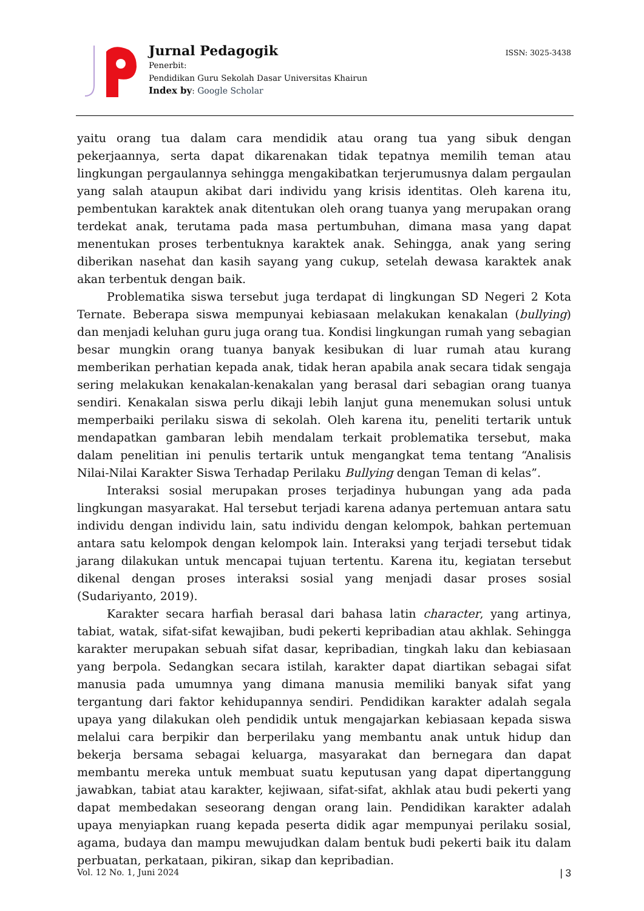Jurnal Pedagogik
Penerbit:
Pendidikan Guru Sekolah Dasar Universitas Khairun
Index by: Google Scholar
ISSN: 3025-3438
yaitu orang tua dalam cara mendidik atau orang tua yang sibuk dengan pekerjaannya, serta dapat dikarenakan tidak tepatnya memilih teman atau lingkungan pergaulannya sehingga mengakibatkan terjerumusnya dalam pergaulan yang salah ataupun akibat dari individu yang krisis identitas. Oleh karena itu, pembentukan karaktek anak ditentukan oleh orang tuanya yang merupakan orang terdekat anak, terutama pada masa pertumbuhan, dimana masa yang dapat menentukan proses terbentuknya karaktek anak. Sehingga, anak yang sering diberikan nasehat dan kasih sayang yang cukup, setelah dewasa karaktek anak akan terbentuk dengan baik.
Problematika siswa tersebut juga terdapat di lingkungan SD Negeri 2 Kota Ternate. Beberapa siswa mempunyai kebiasaan melakukan kenakalan (bullying) dan menjadi keluhan guru juga orang tua. Kondisi lingkungan rumah yang sebagian besar mungkin orang tuanya banyak kesibukan di luar rumah atau kurang memberikan perhatian kepada anak, tidak heran apabila anak secara tidak sengaja sering melakukan kenakalan-kenakalan yang berasal dari sebagian orang tuanya sendiri. Kenakalan siswa perlu dikaji lebih lanjut guna menemukan solusi untuk memperbaiki perilaku siswa di sekolah. Oleh karena itu, peneliti tertarik untuk mendapatkan gambaran lebih mendalam terkait problematika tersebut, maka dalam penelitian ini penulis tertarik untuk mengangkat tema tentang “Analisis Nilai-Nilai Karakter Siswa Terhadap Perilaku Bullying dengan Teman di kelas”.
Interaksi sosial merupakan proses terjadinya hubungan yang ada pada lingkungan masyarakat. Hal tersebut terjadi karena adanya pertemuan antara satu individu dengan individu lain, satu individu dengan kelompok, bahkan pertemuan antara satu kelompok dengan kelompok lain. Interaksi yang terjadi tersebut tidak jarang dilakukan untuk mencapai tujuan tertentu. Karena itu, kegiatan tersebut dikenal dengan proses interaksi sosial yang menjadi dasar proses sosial (Sudariyanto, 2019).
Karakter secara harfiah berasal dari bahasa latin character, yang artinya, tabiat, watak, sifat-sifat kewajiban, budi pekerti kepribadian atau akhlak. Sehingga karakter merupakan sebuah sifat dasar, kepribadian, tingkah laku dan kebiasaan yang berpola. Sedangkan secara istilah, karakter dapat diartikan sebagai sifat manusia pada umumnya yang dimana manusia memiliki banyak sifat yang tergantung dari faktor kehidupannya sendiri. Pendidikan karakter adalah segala upaya yang dilakukan oleh pendidik untuk mengajarkan kebiasaan kepada siswa melalui cara berpikir dan berperilaku yang membantu anak untuk hidup dan bekerja bersama sebagai keluarga, masyarakat dan bernegara dan dapat membantu mereka untuk membuat suatu keputusan yang dapat dipertanggung jawabkan, tabiat atau karakter, kejiwaan, sifat-sifat, akhlak atau budi pekerti yang dapat membedakan seseorang dengan orang lain. Pendidikan karakter adalah upaya menyiapkan ruang kepada peserta didik agar mempunyai perilaku sosial, agama, budaya dan mampu mewujudkan dalam bentuk budi pekerti baik itu dalam perbuatan, perkataan, pikiran, sikap dan kepribadian.
Vol. 12 No. 1, Juni 2024 | 3